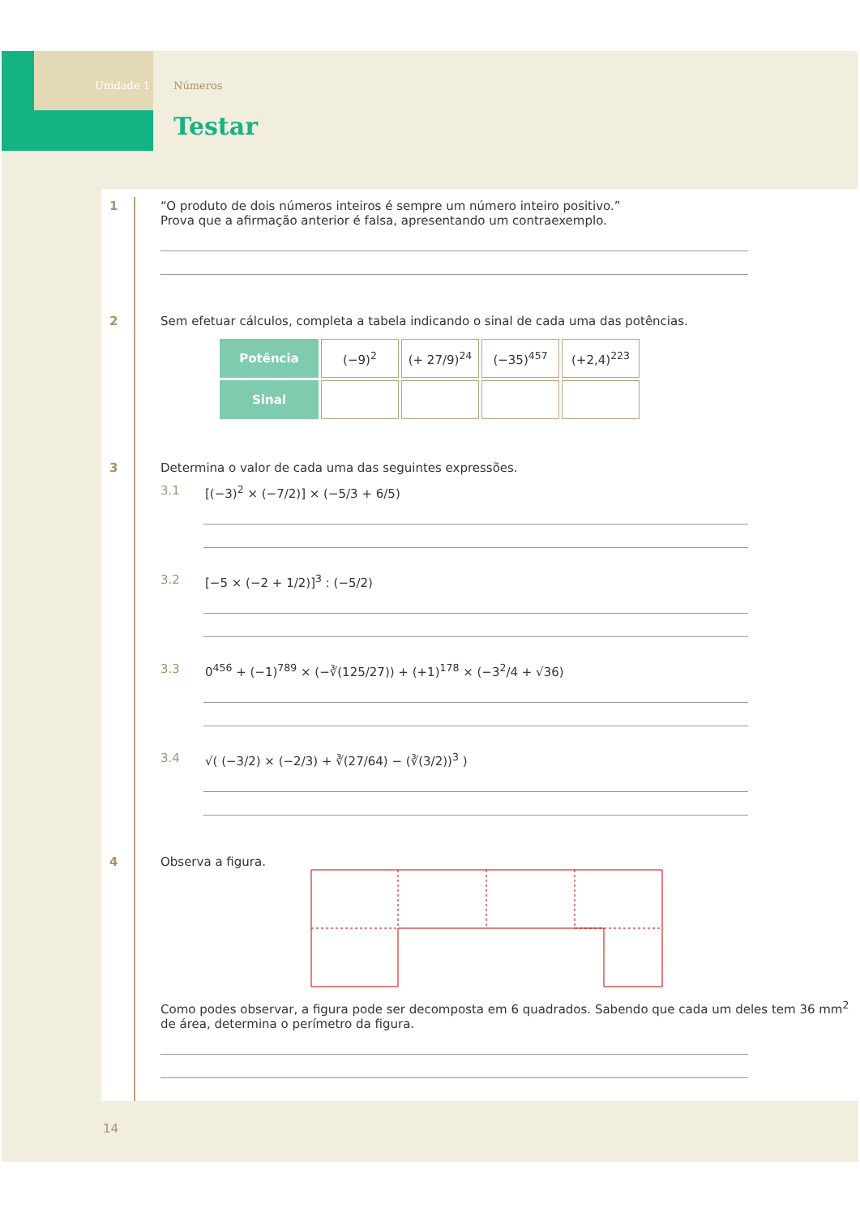Unidade 1 Números
Testar
1 “O produto de dois números inteiros é sempre um número inteiro positivo.”
Prova que a afirmação anterior é falsa, apresentando um contraexemplo.
2 Sem efetuar cálculos, completa a tabela indicando o sinal de cada uma das potências.
| Potência | (−9)<sup>2</sup> | (+ 27/9)<sup>24</sup> | (−35)<sup>457</sup> | (+2,4)<sup>223</sup> |
| Sinal | | | | |
3 Determina o valor de cada uma das seguintes expressões.
3.1 [(−3)<sup>2</sup> × (−7/2)] × (−5/3 + 6/5)
3.2 [−5 × (−2 + 1/2)]<sup>3</sup> : (−5/2)
3.3 0<sup>456</sup> + (−1)<sup>789</sup> × (−∛(125/27)) + (+1)<sup>178</sup> × (−3<sup>2</sup>/4 + √36)
3.4 √( (−3/2) × (−2/3) + ∛(27/64) − (∛(3/2))<sup>3</sup> )
4 Observa a figura.
Como podes observar, a figura pode ser decomposta em 6 quadrados. Sabendo que cada um deles tem 36 mm<sup>2</sup> de área, determina o perímetro da figura.
14